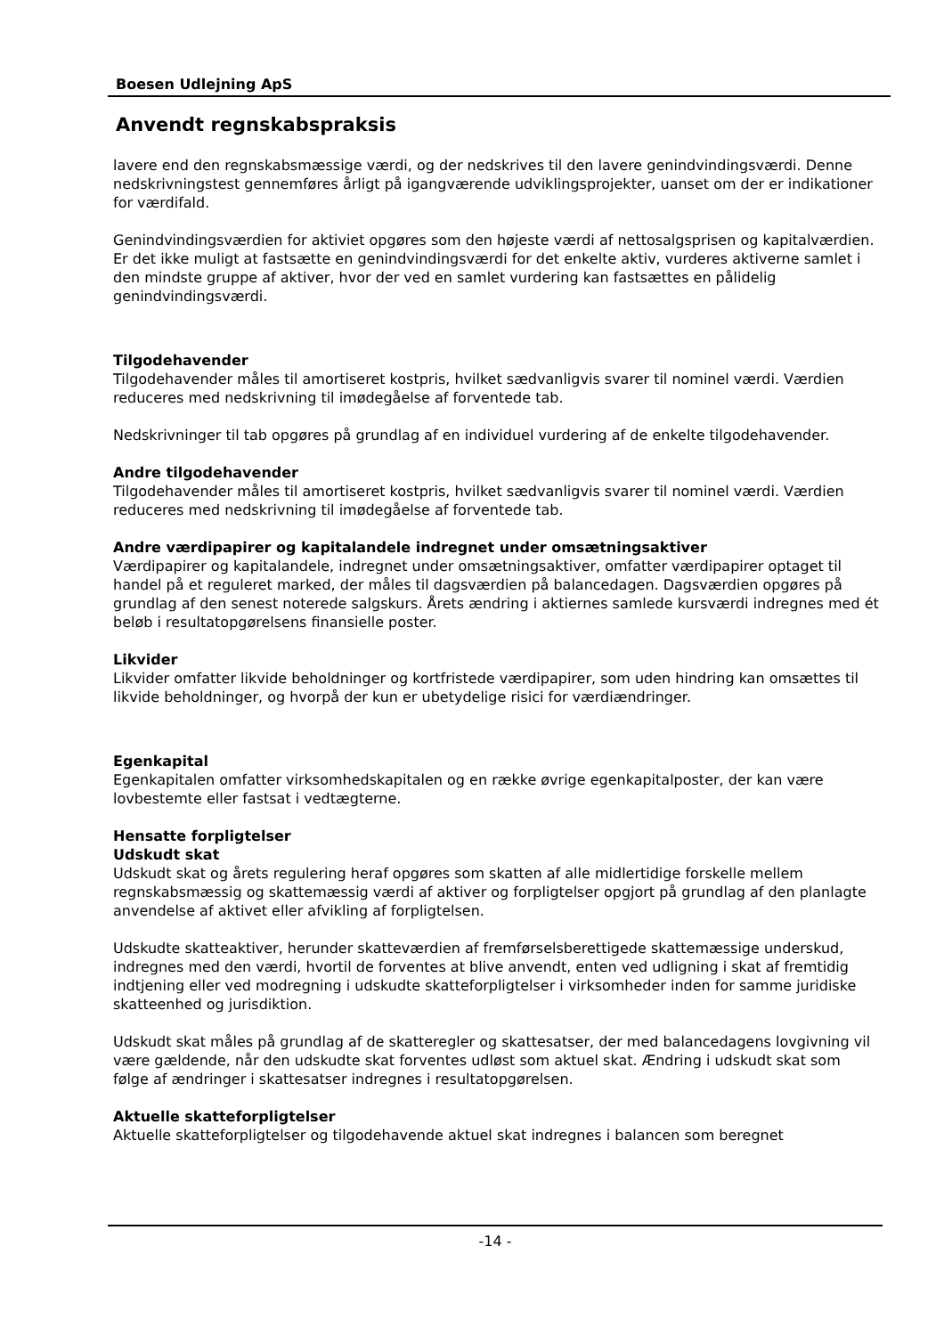Boesen Udlejning ApS
Anvendt regnskabspraksis
lavere end den regnskabsmæssige værdi, og der nedskrives til den lavere genindvindingsværdi. Denne nedskrivningstest gennemføres årligt på igangværende udviklingsprojekter, uanset om der er indikationer for værdifald.
Genindvindingsværdien for aktiviet opgøres som den højeste værdi af nettosalgsprisen og kapitalværdien. Er det ikke muligt at fastsætte en genindvindingsværdi for det enkelte aktiv, vurderes aktiverne samlet i den mindste gruppe af aktiver, hvor der ved en samlet vurdering kan fastsættes en pålidelig genindvindingsværdi.
Tilgodehavender
Tilgodehavender måles til amortiseret kostpris, hvilket sædvanligvis svarer til nominel værdi. Værdien reduceres med nedskrivning til imødegåelse af forventede tab.
Nedskrivninger til tab opgøres på grundlag af en individuel vurdering af de enkelte tilgodehavender.
Andre tilgodehavender
Tilgodehavender måles til amortiseret kostpris, hvilket sædvanligvis svarer til nominel værdi. Værdien reduceres med nedskrivning til imødegåelse af forventede tab.
Andre værdipapirer og kapitalandele indregnet under omsætningsaktiver
Værdipapirer og kapitalandele, indregnet under omsætningsaktiver, omfatter værdipapirer optaget til handel på et reguleret marked, der måles til dagsværdien på balancedagen. Dagsværdien opgøres på grundlag af den senest noterede salgskurs. Årets ændring i aktiernes samlede kursværdi indregnes med ét beløb i resultatopgørelsens finansielle poster.
Likvider
Likvider omfatter likvide beholdninger og kortfristede værdipapirer, som uden hindring kan omsættes til likvide beholdninger, og hvorpå der kun er ubetydelige risici for værdiændringer.
Egenkapital
Egenkapitalen omfatter virksomhedskapitalen og en række øvrige egenkapitalposter, der kan være lovbestemte eller fastsat i vedtægterne.
Hensatte forpligtelser
Udskudt skat
Udskudt skat og årets regulering heraf opgøres som skatten af alle midlertidige forskelle mellem regnskabsmæssig og skattemæssig værdi af aktiver og forpligtelser opgjort på grundlag af den planlagte anvendelse af aktivet eller afvikling af forpligtelsen.
Udskudte skatteaktiver, herunder skatteværdien af fremførselsberettigede skattemæssige underskud, indregnes med den værdi, hvortil de forventes at blive anvendt, enten ved udligning i skat af fremtidig indtjening eller ved modregning i udskudte skatteforpligtelser i virksomheder inden for samme juridiske skatteenhed og jurisdiktion.
Udskudt skat måles på grundlag af de skatteregler og skattesatser, der med balancedagens lovgivning vil være gældende, når den udskudte skat forventes udløst som aktuel skat. Ændring i udskudt skat som følge af ændringer i skattesatser indregnes i resultatopgørelsen.
Aktuelle skatteforpligtelser
Aktuelle skatteforpligtelser og tilgodehavende aktuel skat indregnes i balancen som beregnet
-14 -